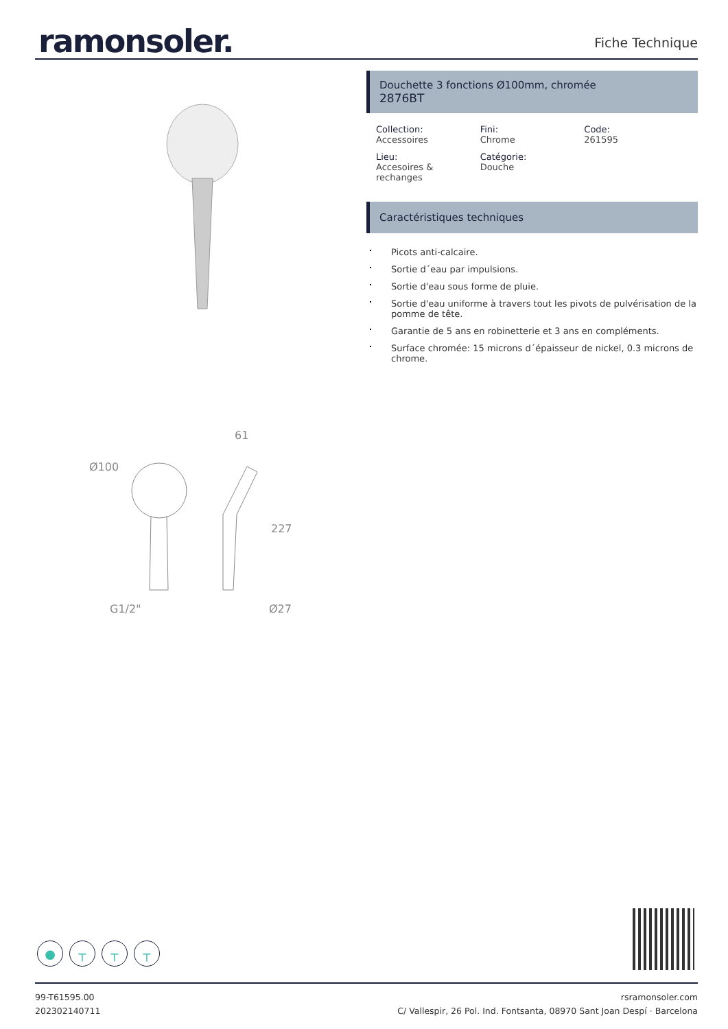ramonsoler.
Fiche Technique
Ø100
61
227
G1/2"
Ø27
Douchette 3 fonctions Ø100mm, chromée
2876BT
Collection:
Accessoires
Fini:
Chrome
Code:
261595
Lieu:
Accesoires & rechanges
Catégorie:
Douche
Caractéristiques techniques
Picots anti-calcaire.
Sortie d´eau par impulsions.
Sortie d'eau sous forme de pluie.
Sortie d'eau uniforme à travers tout les pivots de pulvérisation de la pomme de tête.
Garantie de 5 ans en robinetterie et 3 ans en compléments.
Surface chromée: 15 microns d´épaisseur de nickel, 0.3 microns de chrome.
● ┬ ┬ ┬
99-T61595.00
202302140711
rsramonsoler.com
C/ Vallespir, 26 Pol. Ind. Fontsanta, 08970 Sant Joan Despí · Barcelona